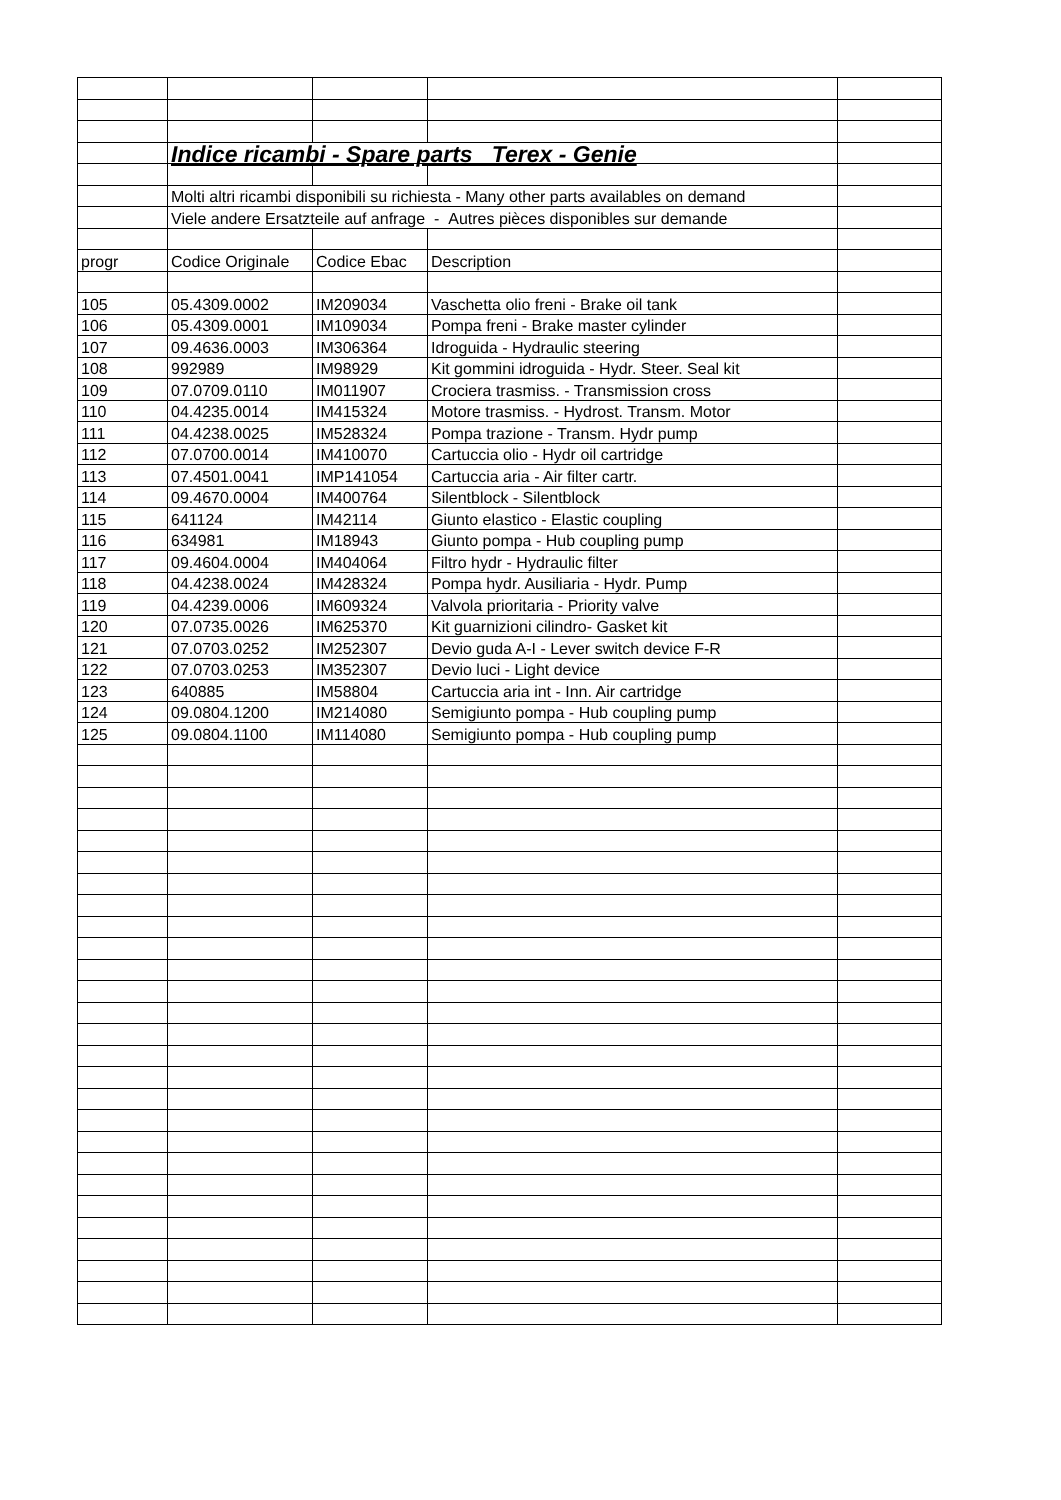| | Indice ricambi - Spare parts Terex - Genie | | | |
| | Molti altri ricambi disponibili su richiesta - Many other parts availables on demand | | | |
| | Viele andere Ersatzteile auf anfrage - Autres pièces disponibles sur demande | | | |
| progr | Codice Originale | Codice Ebac | Description | |
| 105 | 05.4309.0002 | IM209034 | Vaschetta olio freni - Brake oil tank | |
| 106 | 05.4309.0001 | IM109034 | Pompa freni - Brake master cylinder | |
| 107 | 09.4636.0003 | IM306364 | Idroguida - Hydraulic steering | |
| 108 | 992989 | IM98929 | Kit gommini idroguida - Hydr. Steer. Seal kit | |
| 109 | 07.0709.0110 | IM011907 | Crociera trasmiss. - Transmission cross | |
| 110 | 04.4235.0014 | IM415324 | Motore trasmiss. - Hydrost. Transm. Motor | |
| 111 | 04.4238.0025 | IM528324 | Pompa trazione - Transm. Hydr pump | |
| 112 | 07.0700.0014 | IM410070 | Cartuccia olio - Hydr oil cartridge | |
| 113 | 07.4501.0041 | IMP141054 | Cartuccia aria - Air filter cartr. | |
| 114 | 09.4670.0004 | IM400764 | Silentblock - Silentblock | |
| 115 | 641124 | IM42114 | Giunto elastico - Elastic coupling | |
| 116 | 634981 | IM18943 | Giunto pompa - Hub coupling pump | |
| 117 | 09.4604.0004 | IM404064 | Filtro hydr - Hydraulic filter | |
| 118 | 04.4238.0024 | IM428324 | Pompa hydr. Ausiliaria - Hydr. Pump | |
| 119 | 04.4239.0006 | IM609324 | Valvola prioritaria - Priority valve | |
| 120 | 07.0735.0026 | IM625370 | Kit guarnizioni cilindro- Gasket kit | |
| 121 | 07.0703.0252 | IM252307 | Devio guda A-I - Lever switch device F-R | |
| 122 | 07.0703.0253 | IM352307 | Devio luci - Light device | |
| 123 | 640885 | IM58804 | Cartuccia aria int - Inn. Air cartridge | |
| 124 | 09.0804.1200 | IM214080 | Semigiunto pompa - Hub coupling pump | |
| 125 | 09.0804.1100 | IM114080 | Semigiunto pompa - Hub coupling pump | |